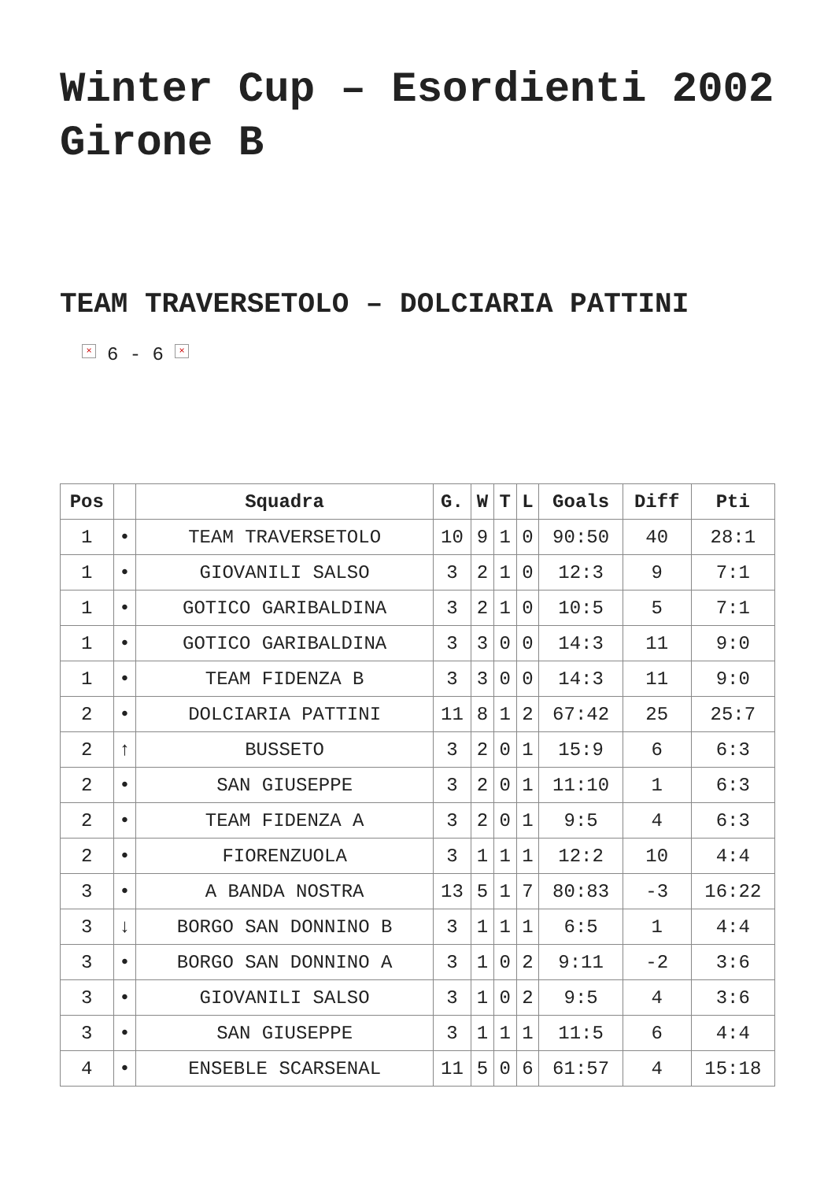Winter Cup – Esordienti 2002 Girone B
TEAM TRAVERSETOLO – DOLCIARIA PATTINI
× 6 - 6 ×
| Pos | | Squadra | G. | W | T | L | Goals | Diff | Pti |
| --- | --- | --- | --- | --- | --- | --- | --- | --- | --- |
| 1 | • | TEAM TRAVERSETOLO | 10 | 9 | 1 | 0 | 90:50 | 40 | 28:1 |
| 1 | • | GIOVANILI SALSO | 3 | 2 | 1 | 0 | 12:3 | 9 | 7:1 |
| 1 | • | GOTICO GARIBALDINA | 3 | 2 | 1 | 0 | 10:5 | 5 | 7:1 |
| 1 | • | GOTICO GARIBALDINA | 3 | 3 | 0 | 0 | 14:3 | 11 | 9:0 |
| 1 | • | TEAM FIDENZA B | 3 | 3 | 0 | 0 | 14:3 | 11 | 9:0 |
| 2 | • | DOLCIARIA PATTINI | 11 | 8 | 1 | 2 | 67:42 | 25 | 25:7 |
| 2 | ↑ | BUSSETO | 3 | 2 | 0 | 1 | 15:9 | 6 | 6:3 |
| 2 | • | SAN GIUSEPPE | 3 | 2 | 0 | 1 | 11:10 | 1 | 6:3 |
| 2 | • | TEAM FIDENZA A | 3 | 2 | 0 | 1 | 9:5 | 4 | 6:3 |
| 2 | • | FIORENZUOLA | 3 | 1 | 1 | 1 | 12:2 | 10 | 4:4 |
| 3 | • | A BANDA NOSTRA | 13 | 5 | 1 | 7 | 80:83 | -3 | 16:22 |
| 3 | ↓ | BORGO SAN DONNINO B | 3 | 1 | 1 | 1 | 6:5 | 1 | 4:4 |
| 3 | • | BORGO SAN DONNINO A | 3 | 1 | 0 | 2 | 9:11 | -2 | 3:6 |
| 3 | • | GIOVANILI SALSO | 3 | 1 | 0 | 2 | 9:5 | 4 | 3:6 |
| 3 | • | SAN GIUSEPPE | 3 | 1 | 1 | 1 | 11:5 | 6 | 4:4 |
| 4 | • | ENSEBLE SCARSENAL | 11 | 5 | 0 | 6 | 61:57 | 4 | 15:18 |